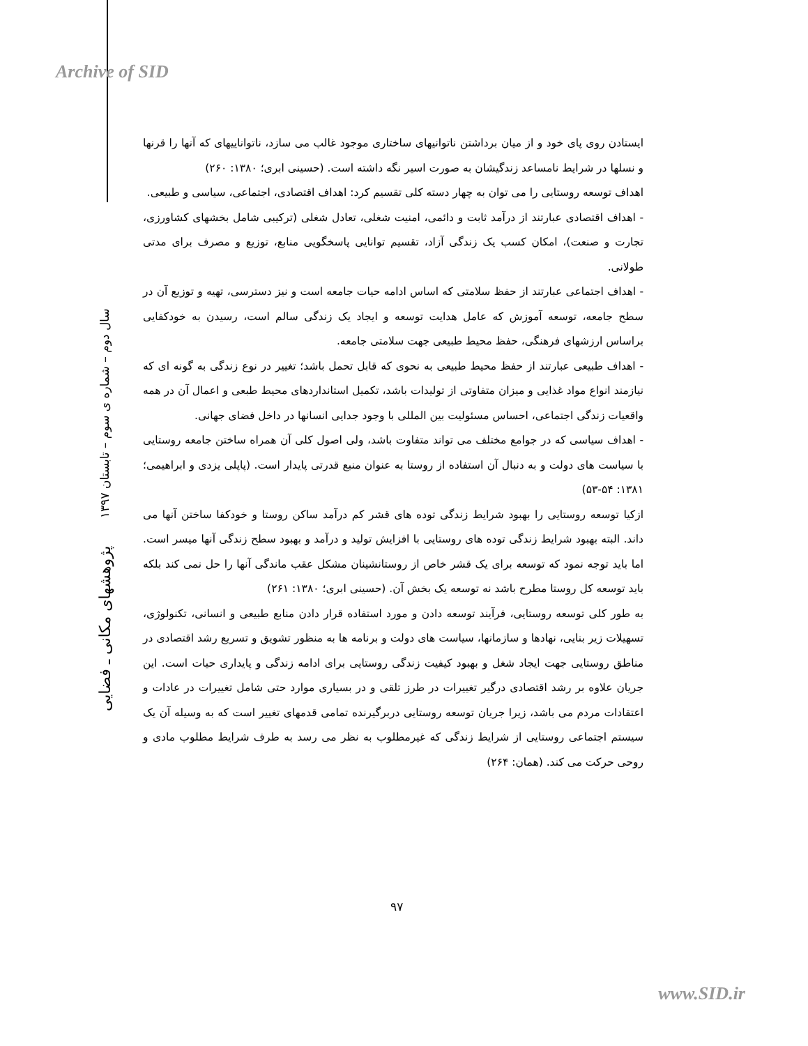Archive of SID
پژوهشهای مکانی ـ فضایی سال دوم – شماره ی سوم – تابستان ۱۳۹۷
ایستادن روی پای خود و از میان برداشتن ناتوانیهای ساختاری موجود غالب می سازد، ناتواناییهای که آنها را قرنها و نسلها در شرایط نامساعد زندگیشان به صورت اسیر نگه داشته است. (حسینی ابری؛ ۱۳۸۰: ۲۶۰)
اهداف توسعه روستایی را می توان به چهار دسته کلی تقسیم کرد: اهداف اقتصادی، اجتماعی، سیاسی و طبیعی.
- اهداف اقتصادی عبارتند از درآمد ثابت و دائمی، امنیت شغلی، تعادل شغلی (ترکیبی شامل بخشهای کشاورزی، تجارت و صنعت)، امکان کسب یک زندگی آزاد، تقسیم توانایی پاسخگویی منابع، توزیع و مصرف برای مدتی طولانی.
- اهداف اجتماعی عبارتند از حفظ سلامتی که اساس ادامه حیات جامعه است و نیز دسترسی، تهیه و توزیع آن در سطح جامعه، توسعه آموزش که عامل هدایت توسعه و ایجاد یک زندگی سالم است، رسیدن به خودکفایی براساس ارزشهای فرهنگی، حفظ محیط طبیعی جهت سلامتی جامعه.
- اهداف طبیعی عبارتند از حفظ محیط طبیعی به نحوی که قابل تحمل باشد؛ تغییر در نوع زندگی به گونه ای که نیازمند انواع مواد غذایی و میزان متفاوتی از تولیدات باشد، تکمیل استانداردهای محیط طبعی و اعمال آن در همه واقعیات زندگی اجتماعی، احساس مسئولیت بین المللی با وجود جدایی انسانها در داخل فضای جهانی.
- اهداف سیاسی که در جوامع مختلف می تواند متفاوت باشد، ولی اصول کلی آن همراه ساختن جامعه روستایی با سیاست های دولت و به دنبال آن استفاده از روستا به عنوان منبع قدرتی پایدار است. (پاپلی یزدی و ابراهیمی؛ ۱۳۸۱: ۵۴-۵۳)
ازکیا توسعه روستایی را بهبود شرایط زندگی توده های قشر کم درآمد ساکن روستا و خودکفا ساختن آنها می داند. البته بهبود شرایط زندگی توده های روستایی با افزایش تولید و درآمد و بهبود سطح زندگی آنها میسر است. اما باید توجه نمود که توسعه برای یک قشر خاص از روستانشینان مشکل عقب ماندگی آنها را حل نمی کند بلکه باید توسعه کل روستا مطرح باشد نه توسعه یک بخش آن. (حسینی ابری؛ ۱۳۸۰: ۲۶۱)
به طور کلی توسعه روستایی، فرآیند توسعه دادن و مورد استفاده قرار دادن منابع طبیعی و انسانی، تکنولوژی، تسهیلات زیر بنایی، نهادها و سازمانها، سیاست های دولت و برنامه ها به منظور تشویق و تسریع رشد اقتصادی در مناطق روستایی جهت ایجاد شغل و بهبود کیفیت زندگی روستایی برای ادامه زندگی و پایداری حیات است. این جریان علاوه بر رشد اقتصادی درگیر تغییرات در طرز تلقی و در بسیاری موارد حتی شامل تغییرات در عادات و اعتقادات مردم می باشد، زیرا جریان توسعه روستایی دربرگیرنده تمامی قدمهای تغییر است که به وسیله آن یک سیستم اجتماعی روستایی از شرایط زندگی که غیرمطلوب به نظر می رسد به طرف شرایط مطلوب مادی و روحی حرکت می کند. (همان: ۲۶۴)
۹۷
www.SID.ir